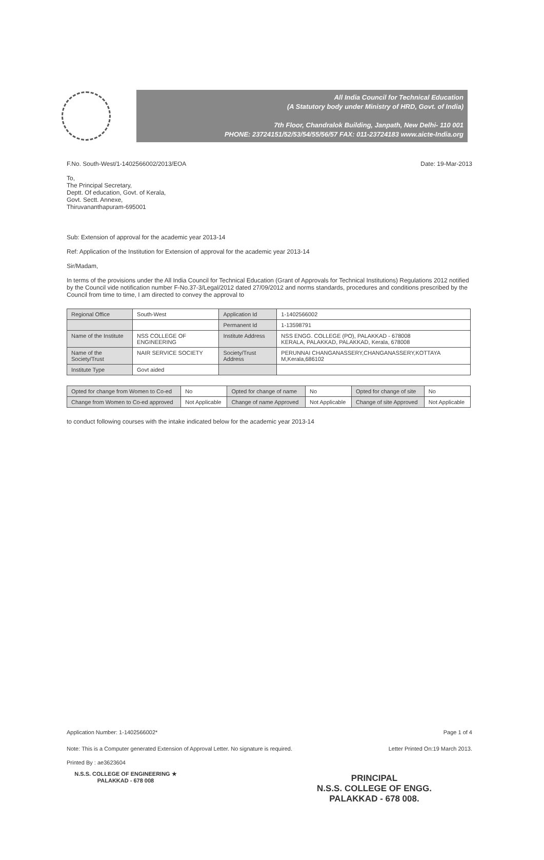All India Council for Technical Education
(A Statutory body under Ministry of HRD, Govt. of India)
7th Floor, Chandralok Building, Janpath, New Delhi- 110 001
PHONE: 23724151/52/53/54/55/56/57 FAX: 011-23724183 www.aicte-India.org
F.No. South-West/1-1402566002/2013/EOA Date: 19-Mar-2013
To,
The Principal Secretary,
Deptt. Of education, Govt. of Kerala,
Govt. Sectt. Annexe,
Thiruvananthapuram-695001
Sub: Extension of approval for the academic year 2013-14
Ref: Application of the Institution for Extension of approval for the academic year 2013-14
Sir/Madam,
In terms of the provisions under the All India Council for Technical Education (Grant of Approvals for Technical Institutions) Regulations 2012 notified by the Council vide notification number F-No.37-3/Legal/2012 dated 27/09/2012 and norms standards, procedures and conditions prescribed by the Council from time to time, I am directed to convey the approval to
| Regional Office | South-West | Application Id | 1-1402566002 |
| | | Permanent Id | 1-13598791 |
| Name of the Institute | NSS COLLEGE OF ENGINEERING | Institute Address | NSS ENGG. COLLEGE (PO), PALAKKAD - 678008 KERALA, PALAKKAD, PALAKKAD, Kerala, 678008 |
| Name of the Society/Trust | NAIR SERVICE SOCIETY | Society/Trust Address | PERUNNAI CHANGANASSERY,CHANGANASSERY,KOTTAYA M,Kerala,686102 |
| Institute Type | Govt aided | | |
| Opted for change from Women to Co-ed | No | Opted for change of name | No | Opted for change of site | No |
| Change from Women to Co-ed approved | Not Applicable | Change of name Approved | Not Applicable | Change of site Approved | Not Applicable |
to conduct following courses with the intake indicated below for the academic year 2013-14
Application Number: 1-1402566002* Page 1 of 4
Note: This is a Computer generated Extension of Approval Letter. No signature is required. Letter Printed On:19 March 2013.
Printed By : ae3623604
N.S.S. COLLEGE OF ENGINEERING ★ PALAKKAD - 678 008
PRINCIPAL
N.S.S. COLLEGE OF ENGG.
PALAKKAD - 678 008.